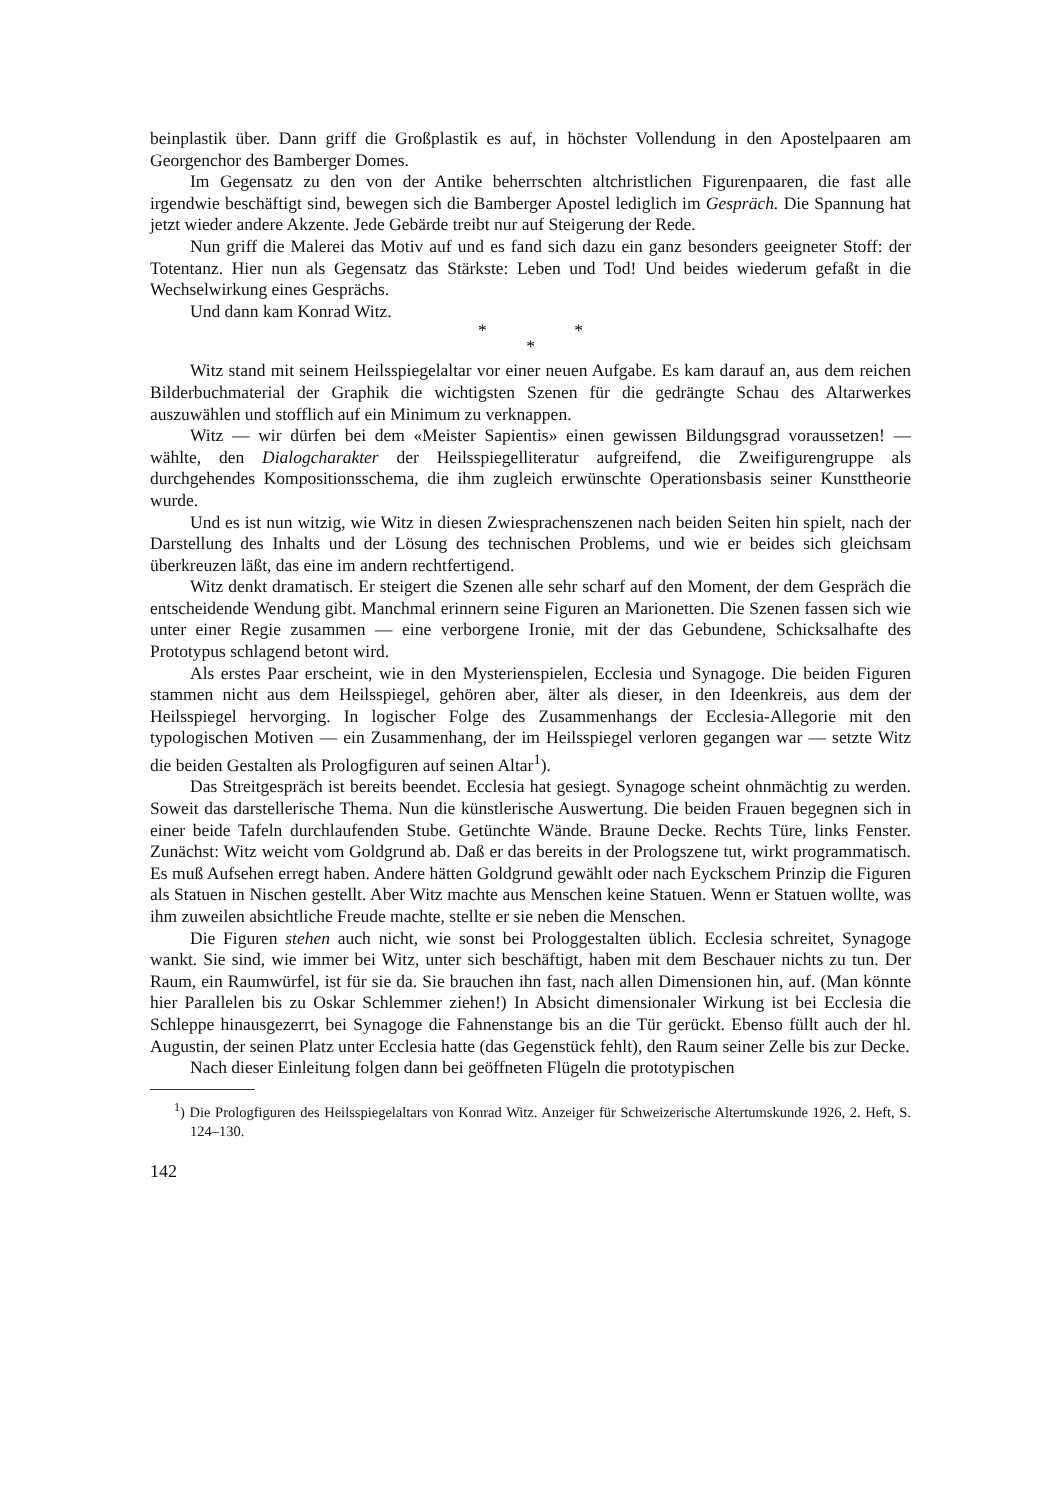beinplastik über. Dann griff die Großplastik es auf, in höchster Vollendung in den Apostelpaaren am Georgenchor des Bamberger Domes.
Im Gegensatz zu den von der Antike beherrschten altchristlichen Figurenpaaren, die fast alle irgendwie beschäftigt sind, bewegen sich die Bamberger Apostel lediglich im Gespräch. Die Spannung hat jetzt wieder andere Akzente. Jede Gebärde treibt nur auf Steigerung der Rede.
Nun griff die Malerei das Motiv auf und es fand sich dazu ein ganz besonders geeigneter Stoff: der Totentanz. Hier nun als Gegensatz das Stärkste: Leben und Tod! Und beides wiederum gefaßt in die Wechselwirkung eines Gesprächs.
Und dann kam Konrad Witz.
* *
*
Witz stand mit seinem Heilsspiegelaltar vor einer neuen Aufgabe. Es kam darauf an, aus dem reichen Bilderbuchmaterial der Graphik die wichtigsten Szenen für die gedrängte Schau des Altarwerkes auszuwählen und stofflich auf ein Minimum zu verknappen.
Witz — wir dürfen bei dem «Meister Sapientis» einen gewissen Bildungsgrad voraussetzen! — wählte, den Dialogcharakter der Heilsspiegelliteratur aufgreifend, die Zweifigurengruppe als durchgehendes Kompositionsschema, die ihm zugleich erwünschte Operationsbasis seiner Kunsttheorie wurde.
Und es ist nun witzig, wie Witz in diesen Zwiesprachenszenen nach beiden Seiten hin spielt, nach der Darstellung des Inhalts und der Lösung des technischen Problems, und wie er beides sich gleichsam überkreuzen läßt, das eine im andern rechtfertigend.
Witz denkt dramatisch. Er steigert die Szenen alle sehr scharf auf den Moment, der dem Gespräch die entscheidende Wendung gibt. Manchmal erinnern seine Figuren an Marionetten. Die Szenen fassen sich wie unter einer Regie zusammen — eine verborgene Ironie, mit der das Gebundene, Schicksalhafte des Prototypus schlagend betont wird.
Als erstes Paar erscheint, wie in den Mysterienspielen, Ecclesia und Synagoge. Die beiden Figuren stammen nicht aus dem Heilsspiegel, gehören aber, älter als dieser, in den Ideenkreis, aus dem der Heilsspiegel hervorging. In logischer Folge des Zusammenhangs der Ecclesia-Allegorie mit den typologischen Motiven — ein Zusammenhang, der im Heilsspiegel verloren gegangen war — setzte Witz die beiden Gestalten als Prologfiguren auf seinen Altar<sup>1</sup>).
Das Streitgespräch ist bereits beendet. Ecclesia hat gesiegt. Synagoge scheint ohnmächtig zu werden. Soweit das darstellerische Thema. Nun die künstlerische Auswertung. Die beiden Frauen begegnen sich in einer beide Tafeln durchlaufenden Stube. Getünchte Wände. Braune Decke. Rechts Türe, links Fenster. Zunächst: Witz weicht vom Goldgrund ab. Daß er das bereits in der Prologszene tut, wirkt programmatisch. Es muß Aufsehen erregt haben. Andere hätten Goldgrund gewählt oder nach Eyckschem Prinzip die Figuren als Statuen in Nischen gestellt. Aber Witz machte aus Menschen keine Statuen. Wenn er Statuen wollte, was ihm zuweilen absichtliche Freude machte, stellte er sie neben die Menschen.
Die Figuren stehen auch nicht, wie sonst bei Prologgestalten üblich. Ecclesia schreitet, Synagoge wankt. Sie sind, wie immer bei Witz, unter sich beschäftigt, haben mit dem Beschauer nichts zu tun. Der Raum, ein Raumwürfel, ist für sie da. Sie brauchen ihn fast, nach allen Dimensionen hin, auf. (Man könnte hier Parallelen bis zu Oskar Schlemmer ziehen!) In Absicht dimensionaler Wirkung ist bei Ecclesia die Schleppe hinausgezerrt, bei Synagoge die Fahnenstange bis an die Tür gerückt. Ebenso füllt auch der hl. Augustin, der seinen Platz unter Ecclesia hatte (das Gegenstück fehlt), den Raum seiner Zelle bis zur Decke.
Nach dieser Einleitung folgen dann bei geöffneten Flügeln die prototypischen
<sup>1</sup>) Die Prologfiguren des Heilsspiegelaltars von Konrad Witz. Anzeiger für Schweizerische Altertumskunde 1926, 2. Heft, S. 124–130.
142